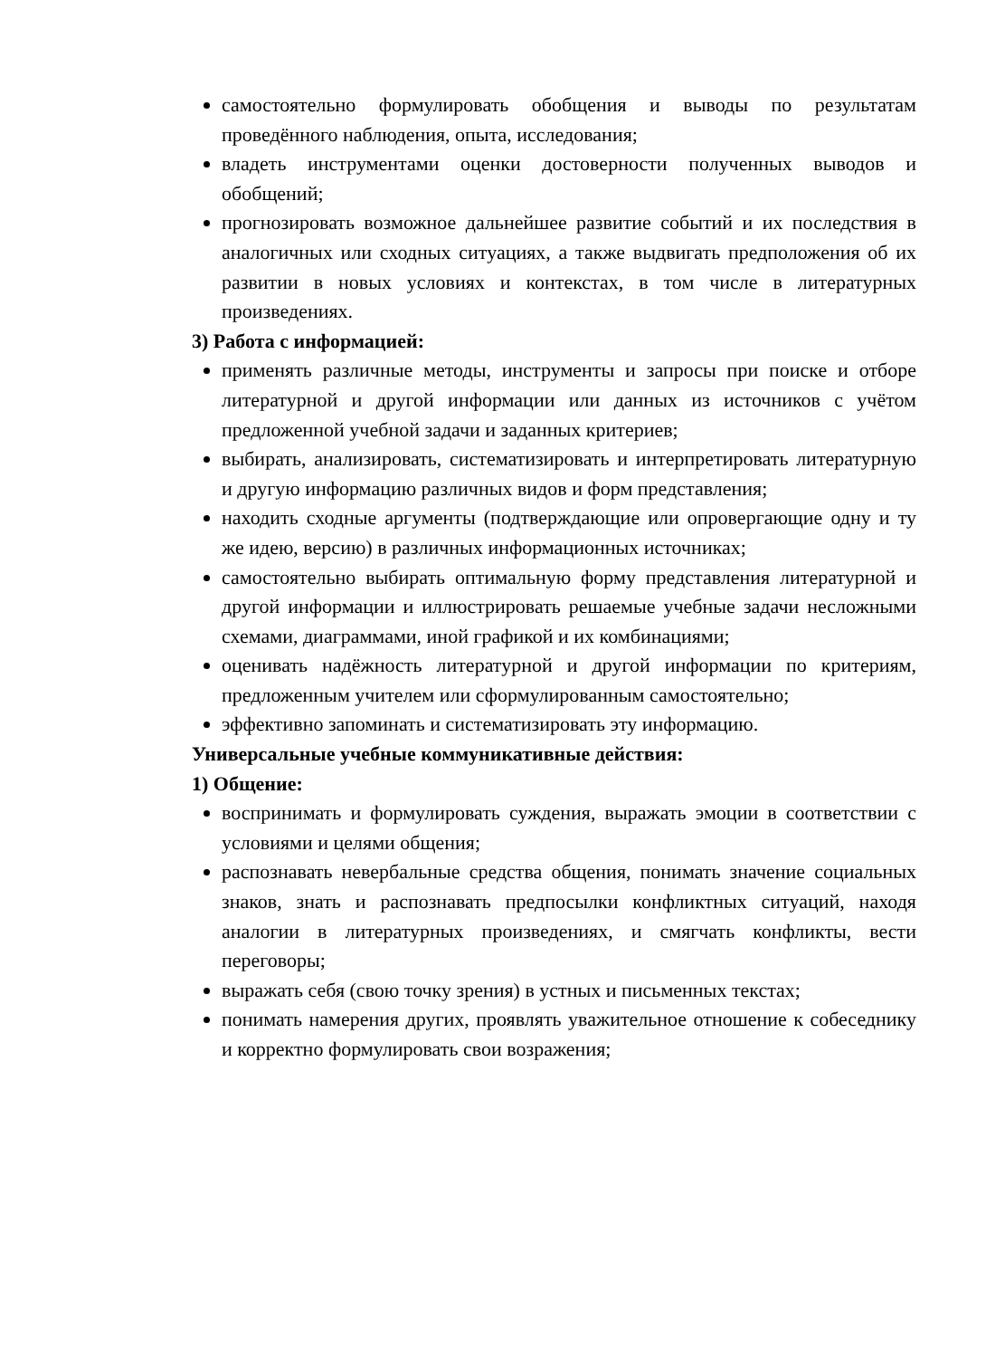самостоятельно формулировать обобщения и выводы по результатам проведённого наблюдения, опыта, исследования;
владеть инструментами оценки достоверности полученных выводов и обобщений;
прогнозировать возможное дальнейшее развитие событий и их последствия в аналогичных или сходных ситуациях, а также выдвигать предположения об их развитии в новых условиях и контекстах, в том числе в литературных произведениях.
3) Работа с информацией:
применять различные методы, инструменты и запросы при поиске и отборе литературной и другой информации или данных из источников с учётом предложенной учебной задачи и заданных критериев;
выбирать, анализировать, систематизировать и интерпретировать литературную и другую информацию различных видов и форм представления;
находить сходные аргументы (подтверждающие или опровергающие одну и ту же идею, версию) в различных информационных источниках;
самостоятельно выбирать оптимальную форму представления литературной и другой информации и иллюстрировать решаемые учебные задачи несложными схемами, диаграммами, иной графикой и их комбинациями;
оценивать надёжность литературной и другой информации по критериям, предложенным учителем или сформулированным самостоятельно;
эффективно запоминать и систематизировать эту информацию.
Универсальные учебные коммуникативные действия:
1) Общение:
воспринимать и формулировать суждения, выражать эмоции в соответствии с условиями и целями общения;
распознавать невербальные средства общения, понимать значение социальных знаков, знать и распознавать предпосылки конфликтных ситуаций, находя аналогии в литературных произведениях, и смягчать конфликты, вести переговоры;
выражать себя (свою точку зрения) в устных и письменных текстах;
понимать намерения других, проявлять уважительное отношение к собеседнику и корректно формулировать свои возражения;